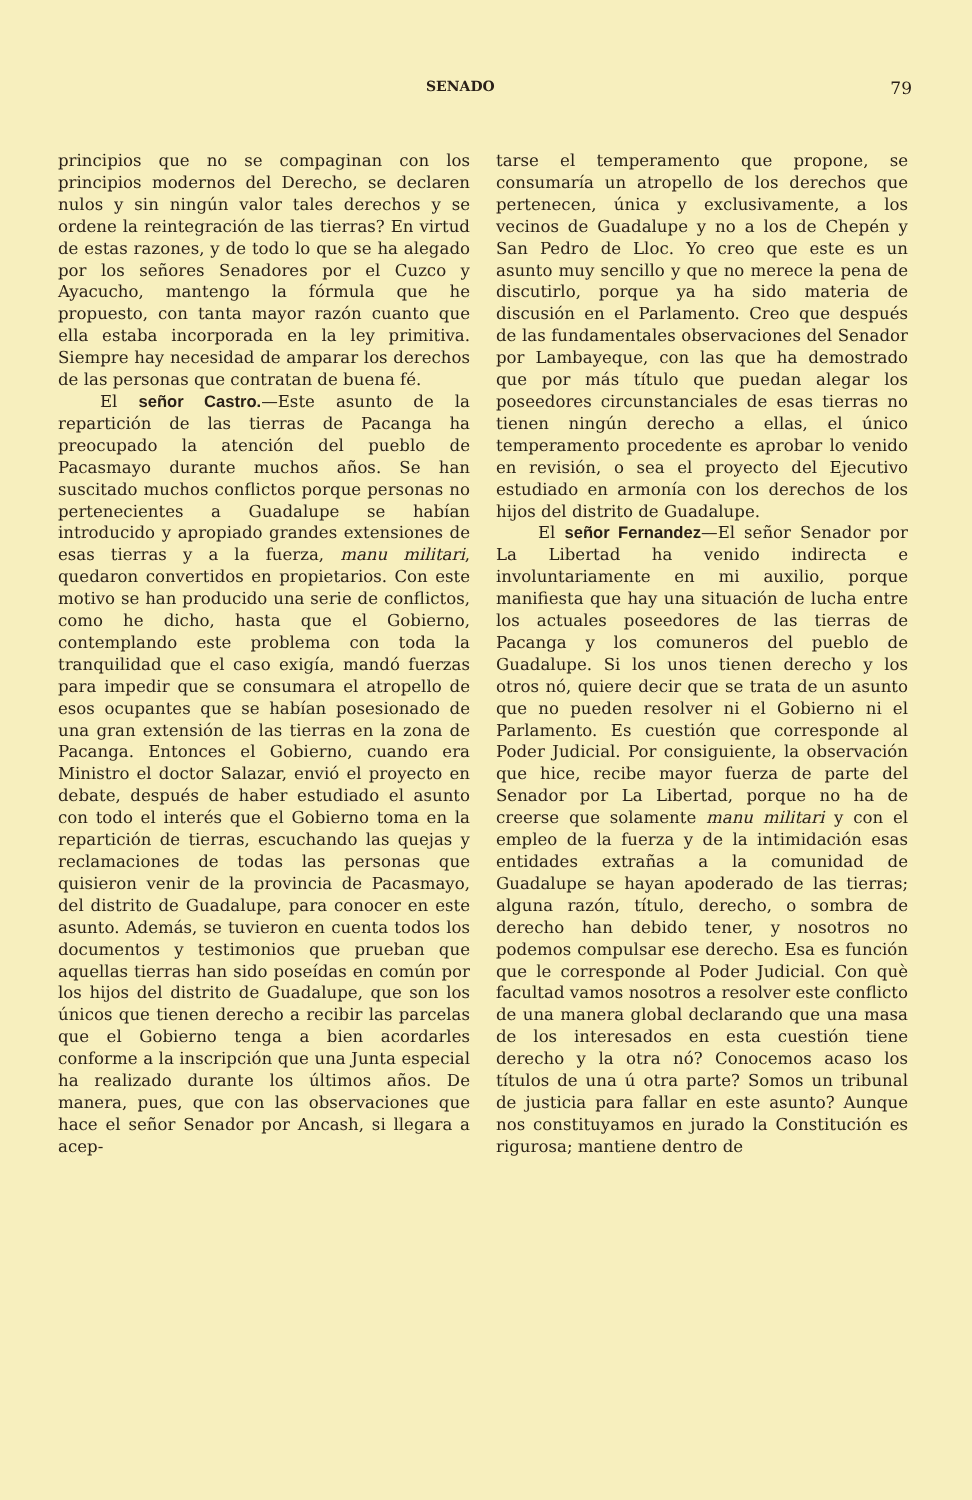SENADO 79
principios que no se compaginan con los principios modernos del Derecho, se declaren nulos y sin ningún valor tales derechos y se ordene la reintegración de las tierras? En virtud de estas razones, y de todo lo que se ha alegado por los señores Senadores por el Cuzco y Ayacucho, mantengo la fórmula que he propuesto, con tanta mayor razón cuanto que ella estaba incorporada en la ley primitiva. Siempre hay necesidad de amparar los derechos de las personas que contratan de buena fé.
El señor Castro.—Este asunto de la repartición de las tierras de Pacanga ha preocupado la atención del pueblo de Pacasmayo durante muchos años. Se han suscitado muchos conflictos porque personas no pertenecientes a Guadalupe se habían introducido y apropiado grandes extensiones de esas tierras y a la fuerza, manu militari, quedaron convertidos en propietarios. Con este motivo se han producido una serie de conflictos, como he dicho, hasta que el Gobierno, contemplando este problema con toda la tranquilidad que el caso exigía, mandó fuerzas para impedir que se consumara el atropello de esos ocupantes que se habían posesionado de una gran extensión de las tierras en la zona de Pacanga. Entonces el Gobierno, cuando era Ministro el doctor Salazar, envió el proyecto en debate, después de haber estudiado el asunto con todo el interés que el Gobierno toma en la repartición de tierras, escuchando las quejas y reclamaciones de todas las personas que quisieron venir de la provincia de Pacasmayo, del distrito de Guadalupe, para conocer en este asunto. Además, se tuvieron en cuenta todos los documentos y testimonios que prueban que aquellas tierras han sido poseídas en común por los hijos del distrito de Guadalupe, que son los únicos que tienen derecho a recibir las parcelas que el Gobierno tenga a bien acordarles conforme a la inscripción que una Junta especial ha realizado durante los últimos años. De manera, pues, que con las observaciones que hace el señor Senador por Ancash, si llegara a acep-
tarse el temperamento que propone, se consumaría un atropello de los derechos que pertenecen, única y exclusivamente, a los vecinos de Guadalupe y no a los de Chepén y San Pedro de Lloc. Yo creo que este es un asunto muy sencillo y que no merece la pena de discutirlo, porque ya ha sido materia de discusión en el Parlamento. Creo que después de las fundamentales observaciones del Senador por Lambayeque, con las que ha demostrado que por más título que puedan alegar los poseedores circunstanciales de esas tierras no tienen ningún derecho a ellas, el único temperamento procedente es aprobar lo venido en revisión, o sea el proyecto del Ejecutivo estudiado en armonía con los derechos de los hijos del distrito de Guadalupe.
El señor Fernandez—El señor Senador por La Libertad ha venido indirecta e involuntariamente en mi auxilio, porque manifiesta que hay una situación de lucha entre los actuales poseedores de las tierras de Pacanga y los comuneros del pueblo de Guadalupe. Si los unos tienen derecho y los otros nó, quiere decir que se trata de un asunto que no pueden resolver ni el Gobierno ni el Parlamento. Es cuestión que corresponde al Poder Judicial. Por consiguiente, la observación que hice, recibe mayor fuerza de parte del Senador por La Libertad, porque no ha de creerse que solamente manu militari y con el empleo de la fuerza y de la intimidación esas entidades extrañas a la comunidad de Guadalupe se hayan apoderado de las tierras; alguna razón, título, derecho, o sombra de derecho han debido tener, y nosotros no podemos compulsar ese derecho. Esa es función que le corresponde al Poder Judicial. Con què facultad vamos nosotros a resolver este conflicto de una manera global declarando que una masa de los interesados en esta cuestión tiene derecho y la otra nó? Conocemos acaso los títulos de una ú otra parte? Somos un tribunal de justicia para fallar en este asunto? Aunque nos constituyamos en jurado la Constitución es rigurosa; mantiene dentro de